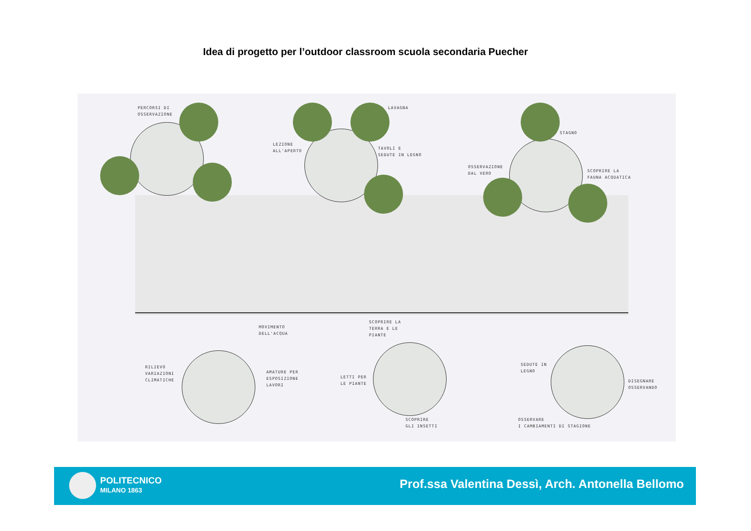Idea di progetto per l’outdoor classroom scuola secondaria Puecher
PERCORSI DI
OSSERVAZIONE
LAVAGNA
LEZIONE
ALL'APERTO
TAVOLI E
SEDUTE IN LEGNO
STAGNO
OSSERVAZIONE
DAL VERO
SCOPRIRE LA
FAUNA ACQUATICA
MOVIMENTO
DELL'ACQUA
SCOPRIRE LA
TERRA E LE
PIANTE
RILIEVO
VARIAZIONI
CLIMATICHE
AMATURE PER
ESPOSIZIONE
LAVORI
LETTI PER
LE PIANTE
SEDUTE IN
LEGNO
DISEGNARE
OSSERVANDO
SCOPRIRE
GLI INSETTI
OSSERVARE
I CAMBIAMENTI DI STAGIONE
POLITECNICO
MILANO 1863
Prof.ssa Valentina Dessì, Arch. Antonella Bellomo